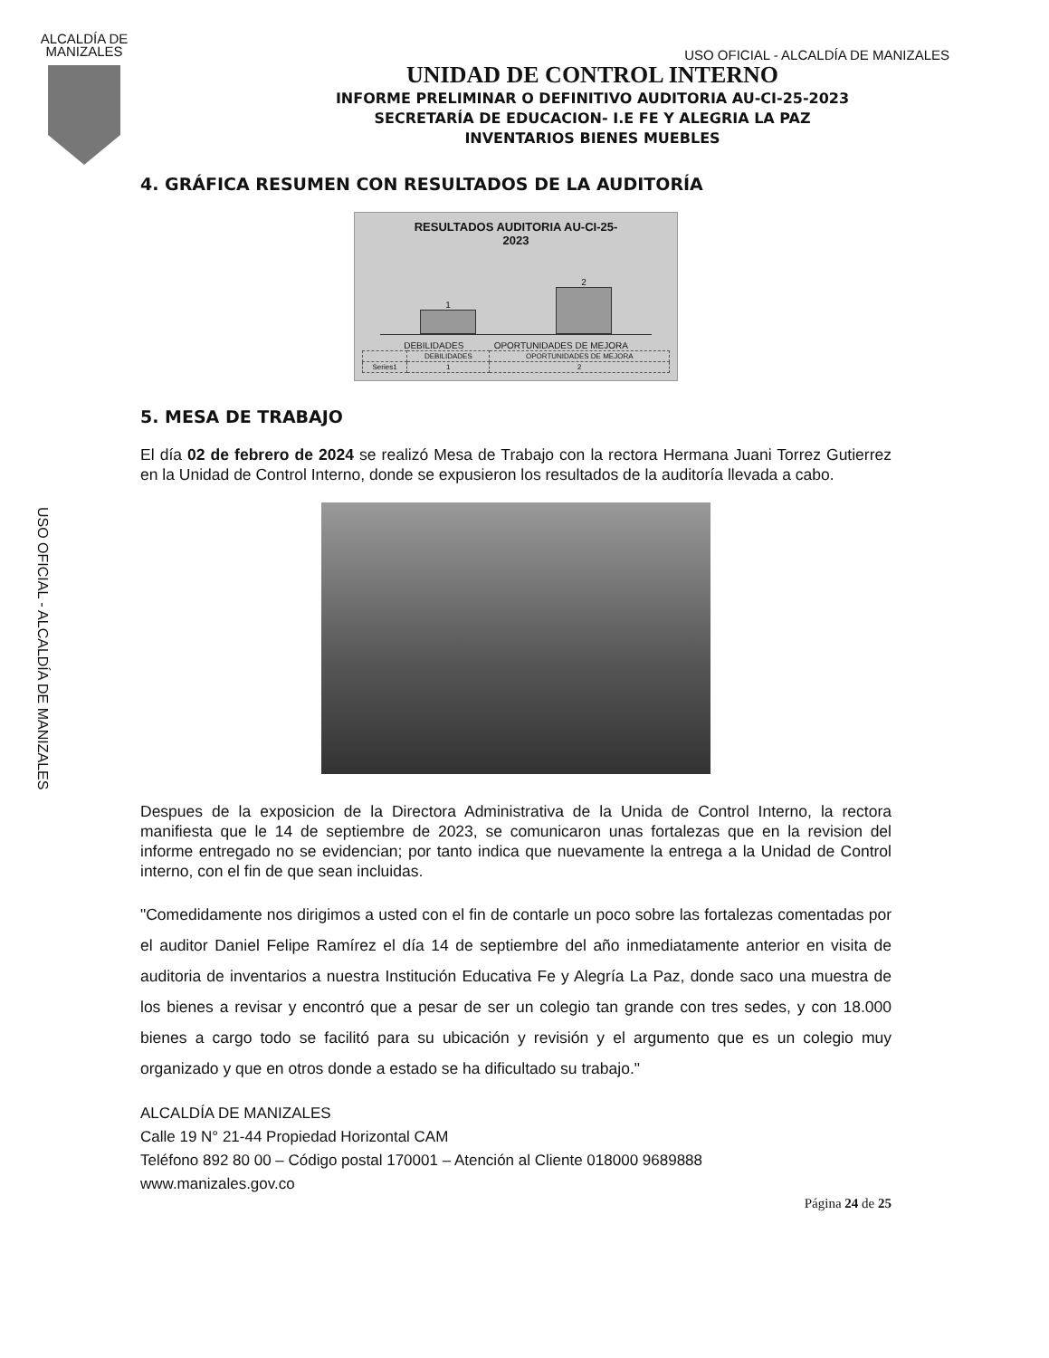ALCALDÍA DE
MANIZALES
USO OFICIAL - ALCALDÍA DE MANIZALES
USO OFICIAL - ALCALDÍA DE MANIZALES
UNIDAD DE CONTROL INTERNO
INFORME PRELIMINAR O DEFINITIVO AUDITORIA AU-CI-25-2023
SECRETARÍA DE EDUCACION- I.E FE Y ALEGRIA LA PAZ
INVENTARIOS BIENES MUEBLES
4. GRÁFICA RESUMEN CON RESULTADOS DE LA AUDITORÍA
RESULTADOS AUDITORIA AU-CI-25-
2023
1
2
DEBILIDADES OPORTUNIDADES DE MEJORA
| | DEBILIDADES | OPORTUNIDADES DE MEJORA |
| --- | --- | --- |
| Series1 | 1 | 2 |
5. MESA DE TRABAJO
El día 02 de febrero de 2024 se realizó Mesa de Trabajo con la rectora Hermana Juani Torrez Gutierrez en la Unidad de Control Interno, donde se expusieron los resultados de la auditoría llevada a cabo.
Despues de la exposicion de la Directora Administrativa de la Unida de Control Interno, la rectora manifiesta que le 14 de septiembre de 2023, se comunicaron unas fortalezas que en la revision del informe entregado no se evidencian; por tanto indica que nuevamente la entrega a la Unidad de Control interno, con el fin de que sean incluidas.
"Comedidamente nos dirigimos a usted con el fin de contarle un poco sobre las fortalezas comentadas por el auditor Daniel Felipe Ramírez el día 14 de septiembre del año inmediatamente anterior en visita de auditoria de inventarios a nuestra Institución Educativa Fe y Alegría La Paz, donde saco una muestra de los bienes a revisar y encontró que a pesar de ser un colegio tan grande con tres sedes, y con 18.000 bienes a cargo todo se facilitó para su ubicación y revisión y el argumento que es un colegio muy organizado y que en otros donde a estado se ha dificultado su trabajo."
ALCALDÍA DE MANIZALES
Calle 19 N° 21-44 Propiedad Horizontal CAM
Teléfono 892 80 00 – Código postal 170001 – Atención al Cliente 018000 9689888
www.manizales.gov.co
Página 24 de 25